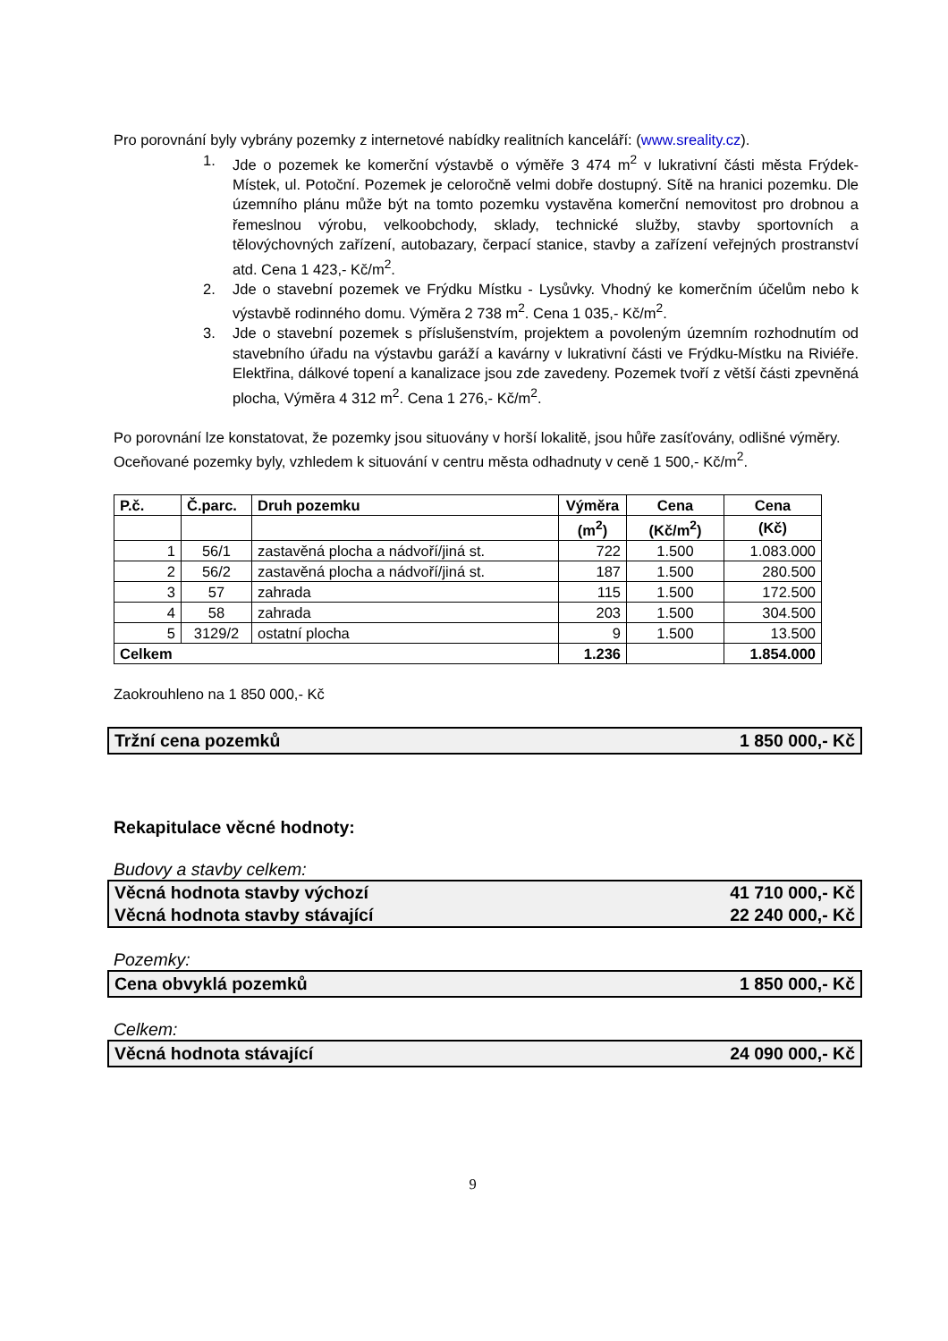Pro porovnání byly vybrány pozemky z internetové nabídky realitních kanceláří: (www.sreality.cz).
1. Jde o pozemek ke komerční výstavbě o výměře 3 474 m<sup>2</sup> v lukrativní části města Frýdek-Místek, ul. Potoční. Pozemek je celoročně velmi dobře dostupný. Sítě na hranici pozemku. Dle územního plánu může být na tomto pozemku vystavěna komerční nemovitost pro drobnou a řemeslnou výrobu, velkoobchody, sklady, technické služby, stavby sportovních a tělovýchovných zařízení, autobazary, čerpací stanice, stavby a zařízení veřejných prostranství atd. Cena 1 423,- Kč/m<sup>2</sup>.
2. Jde o stavební pozemek ve Frýdku Místku - Lysůvky. Vhodný ke komerčním účelům nebo k výstavbě rodinného domu. Výměra 2 738 m<sup>2</sup>. Cena 1 035,- Kč/m<sup>2</sup>.
3. Jde o stavební pozemek s příslušenstvím, projektem a povoleným územním rozhodnutím od stavebního úřadu na výstavbu garáží a kavárny v lukrativní části ve Frýdku-Místku na Riviéře. Elektřina, dálkové topení a kanalizace jsou zde zavedeny. Pozemek tvoří z větší části zpevněná plocha, Výměra 4 312 m<sup>2</sup>. Cena 1 276,- Kč/m<sup>2</sup>.
Po porovnání lze konstatovat, že pozemky jsou situovány v horší lokalitě, jsou hůře zasíťovány, odlišné výměry.
Oceňované pozemky byly, vzhledem k situování v centru města odhadnuty v ceně 1 500,- Kč/m<sup>2</sup>.
| P.č. | Č.parc. | Druh pozemku | Výměra | Cena | Cena |
| --- | --- | --- | --- | --- | --- |
| | | | (m<sup>2</sup>) | (Kč/m<sup>2</sup>) | (Kč) |
| 1 | 56/1 | zastavěná plocha a nádvoří/jiná st. | 722 | 1.500 | 1.083.000 |
| 2 | 56/2 | zastavěná plocha a nádvoří/jiná st. | 187 | 1.500 | 280.500 |
| 3 | 57 | zahrada | 115 | 1.500 | 172.500 |
| 4 | 58 | zahrada | 203 | 1.500 | 304.500 |
| 5 | 3129/2 | ostatní plocha | 9 | 1.500 | 13.500 |
| Celkem | | | 1.236 | | 1.854.000 |
Zaokrouhleno na 1 850 000,- Kč
Tržní cena pozemků 1 850 000,- Kč
Rekapitulace věcné hodnoty:
Budovy a stavby celkem:
Věcná hodnota stavby výchozí 41 710 000,- Kč
Věcná hodnota stavby stávající 22 240 000,- Kč
Pozemky:
Cena obvyklá pozemků 1 850 000,- Kč
Celkem:
Věcná hodnota stávající 24 090 000,- Kč
9